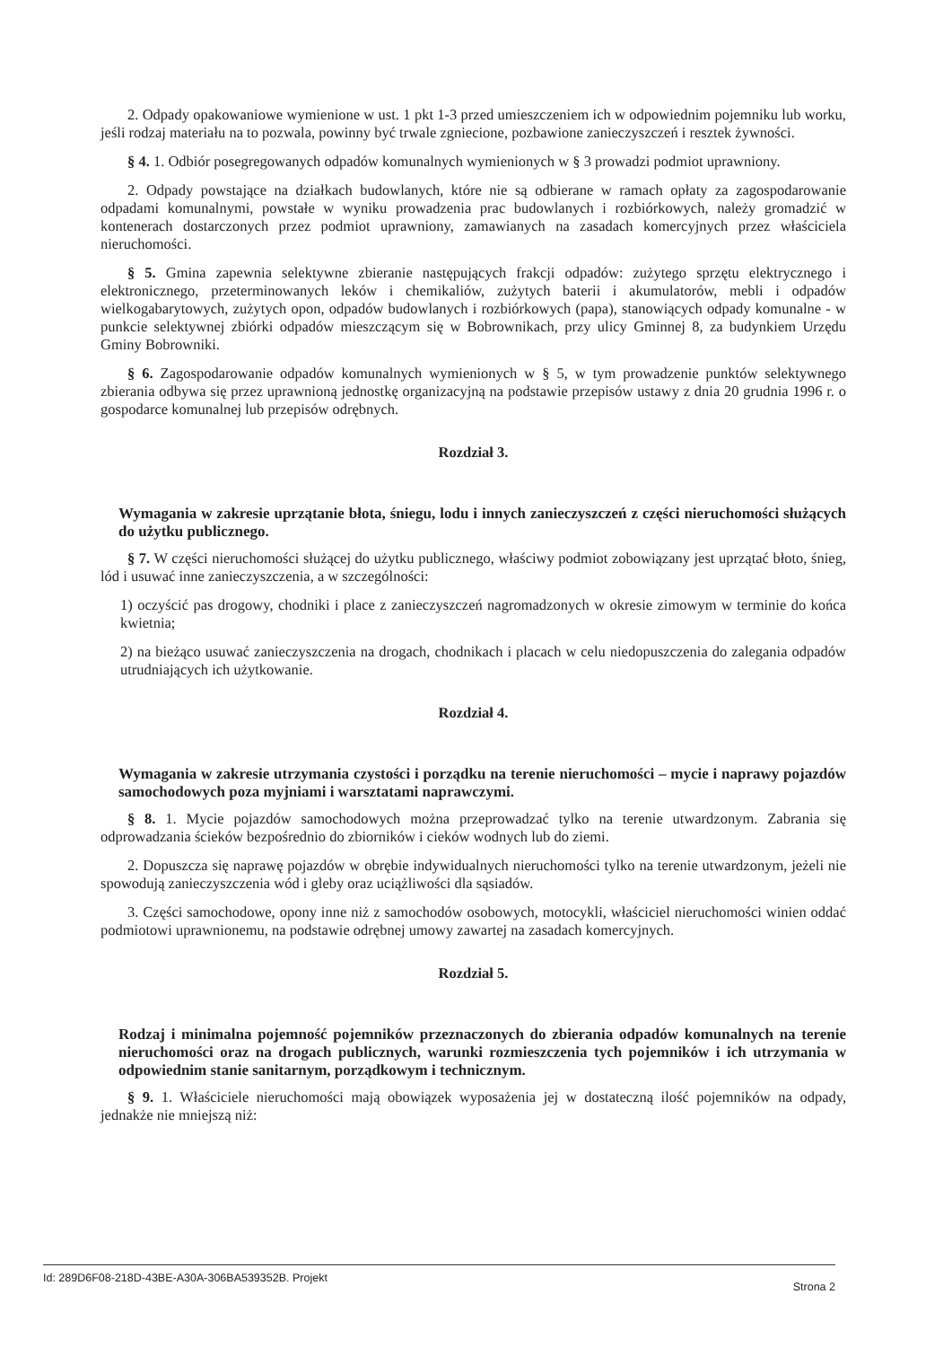2. Odpady opakowaniowe wymienione w ust. 1 pkt 1-3 przed umieszczeniem ich w odpowiednim pojemniku lub worku, jeśli rodzaj materiału na to pozwala, powinny być trwale zgniecione, pozbawione zanieczyszczeń i resztek żywności.
§ 4. 1. Odbiór posegregowanych odpadów komunalnych wymienionych w § 3 prowadzi podmiot uprawniony.
2. Odpady powstające na działkach budowlanych, które nie są odbierane w ramach opłaty za zagospodarowanie odpadami komunalnymi, powstałe w wyniku prowadzenia prac budowlanych i rozbiórkowych, należy gromadzić w kontenerach dostarczonych przez podmiot uprawniony, zamawianych na zasadach komercyjnych przez właściciela nieruchomości.
§ 5. Gmina zapewnia selektywne zbieranie następujących frakcji odpadów: zużytego sprzętu elektrycznego i elektronicznego, przeterminowanych leków i chemikaliów, zużytych baterii i akumulatorów, mebli i odpadów wielkogabarytowych, zużytych opon, odpadów budowlanych i rozbiórkowych (papa), stanowiących odpady komunalne - w punkcie selektywnej zbiórki odpadów mieszczącym się w Bobrownikach, przy ulicy Gminnej 8, za budynkiem Urzędu Gminy Bobrowniki.
§ 6. Zagospodarowanie odpadów komunalnych wymienionych w § 5, w tym prowadzenie punktów selektywnego zbierania odbywa się przez uprawnioną jednostkę organizacyjną na podstawie przepisów ustawy z dnia 20 grudnia 1996 r. o gospodarce komunalnej lub przepisów odrębnych.
Rozdział 3.
Wymagania w zakresie uprzątanie błota, śniegu, lodu i innych zanieczyszczeń z części nieruchomości służących do użytku publicznego.
§ 7. W części nieruchomości służącej do użytku publicznego, właściwy podmiot zobowiązany jest uprzątać błoto, śnieg, lód i usuwać inne zanieczyszczenia, a w szczególności:
1) oczyścić pas drogowy, chodniki i place z zanieczyszczeń nagromadzonych w okresie zimowym w terminie do końca kwietnia;
2) na bieżąco usuwać zanieczyszczenia na drogach, chodnikach i placach w celu niedopuszczenia do zalegania odpadów utrudniających ich użytkowanie.
Rozdział 4.
Wymagania w zakresie utrzymania czystości i porządku na terenie nieruchomości – mycie i naprawy pojazdów samochodowych poza myjniami i warsztatami naprawczymi.
§ 8. 1. Mycie pojazdów samochodowych można przeprowadzać tylko na terenie utwardzonym. Zabrania się odprowadzania ścieków bezpośrednio do zbiorników i cieków wodnych lub do ziemi.
2. Dopuszcza się naprawę pojazdów w obrębie indywidualnych nieruchomości tylko na terenie utwardzonym, jeżeli nie spowodują zanieczyszczenia wód i gleby oraz uciążliwości dla sąsiadów.
3. Części samochodowe, opony inne niż z samochodów osobowych, motocykli, właściciel nieruchomości winien oddać podmiotowi uprawnionemu, na podstawie odrębnej umowy zawartej na zasadach komercyjnych.
Rozdział 5.
Rodzaj i minimalna pojemność pojemników przeznaczonych do zbierania odpadów komunalnych na terenie nieruchomości oraz na drogach publicznych, warunki rozmieszczenia tych pojemników i ich utrzymania w odpowiednim stanie sanitarnym, porządkowym i technicznym.
§ 9. 1. Właściciele nieruchomości mają obowiązek wyposażenia jej w dostateczną ilość pojemników na odpady, jednakże nie mniejszą niż:
Id: 289D6F08-218D-43BE-A30A-306BA539352B. Projekt Strona 2